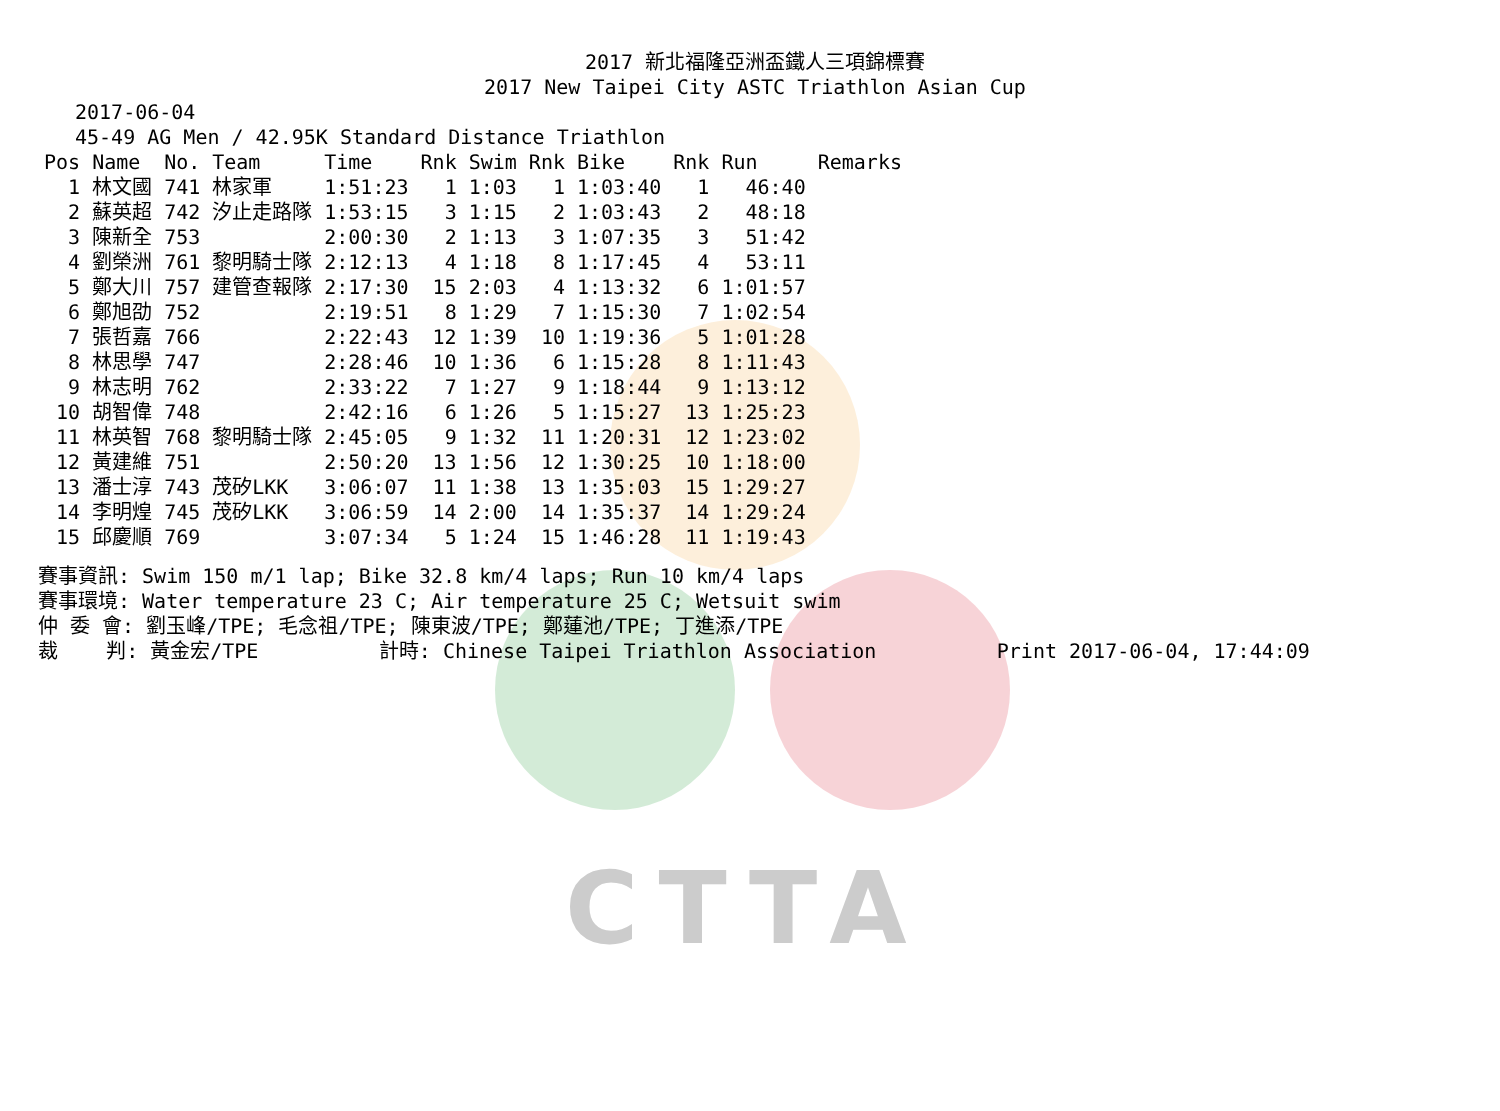CTTA
2017 新北福隆亞洲盃鐵人三項錦標賽
2017 New Taipei City ASTC Triathlon Asian Cup
2017-06-04
45-49 AG Men / 42.95K Standard Distance Triathlon
| Pos | Name | No. | Team | Time | Rnk | Swim | Rnk | Bike | Rnk | Run | Remarks |
| --- | --- | --- | --- | --- | --- | --- | --- | --- | --- | --- | --- |
| 1 | 林文國 | 741 | 林家軍 | 1:51:23 | 1 | 1:03 | 1 | 1:03:40 | 1 | 46:40 | |
| 2 | 蘇英超 | 742 | 汐止走路隊 | 1:53:15 | 3 | 1:15 | 2 | 1:03:43 | 2 | 48:18 | |
| 3 | 陳新全 | 753 | | 2:00:30 | 2 | 1:13 | 3 | 1:07:35 | 3 | 51:42 | |
| 4 | 劉榮洲 | 761 | 黎明騎士隊 | 2:12:13 | 4 | 1:18 | 8 | 1:17:45 | 4 | 53:11 | |
| 5 | 鄭大川 | 757 | 建管查報隊 | 2:17:30 | 15 | 2:03 | 4 | 1:13:32 | 6 | 1:01:57 | |
| 6 | 鄭旭劭 | 752 | | 2:19:51 | 8 | 1:29 | 7 | 1:15:30 | 7 | 1:02:54 | |
| 7 | 張哲嘉 | 766 | | 2:22:43 | 12 | 1:39 | 10 | 1:19:36 | 5 | 1:01:28 | |
| 8 | 林思學 | 747 | | 2:28:46 | 10 | 1:36 | 6 | 1:15:28 | 8 | 1:11:43 | |
| 9 | 林志明 | 762 | | 2:33:22 | 7 | 1:27 | 9 | 1:18:44 | 9 | 1:13:12 | |
| 10 | 胡智偉 | 748 | | 2:42:16 | 6 | 1:26 | 5 | 1:15:27 | 13 | 1:25:23 | |
| 11 | 林英智 | 768 | 黎明騎士隊 | 2:45:05 | 9 | 1:32 | 11 | 1:20:31 | 12 | 1:23:02 | |
| 12 | 黃建維 | 751 | | 2:50:20 | 13 | 1:56 | 12 | 1:30:25 | 10 | 1:18:00 | |
| 13 | 潘士淳 | 743 | 茂矽LKK | 3:06:07 | 11 | 1:38 | 13 | 1:35:03 | 15 | 1:29:27 | |
| 14 | 李明煌 | 745 | 茂矽LKK | 3:06:59 | 14 | 2:00 | 14 | 1:35:37 | 14 | 1:29:24 | |
| 15 | 邱慶順 | 769 | | 3:07:34 | 5 | 1:24 | 15 | 1:46:28 | 11 | 1:19:43 | |
賽事資訊: Swim 150 m/1 lap; Bike 32.8 km/4 laps; Run 10 km/4 laps 賽事環境: Water temperature 23 C; Air temperature 25 C; Wetsuit swim 仲 委 會: 劉玉峰/TPE; 毛念祖/TPE; 陳東波/TPE; 鄭蓮池/TPE; 丁進添/TPE 裁 判: 黃金宏/TPE 計時: Chinese Taipei Triathlon Association Print 2017-06-04, 17:44:09